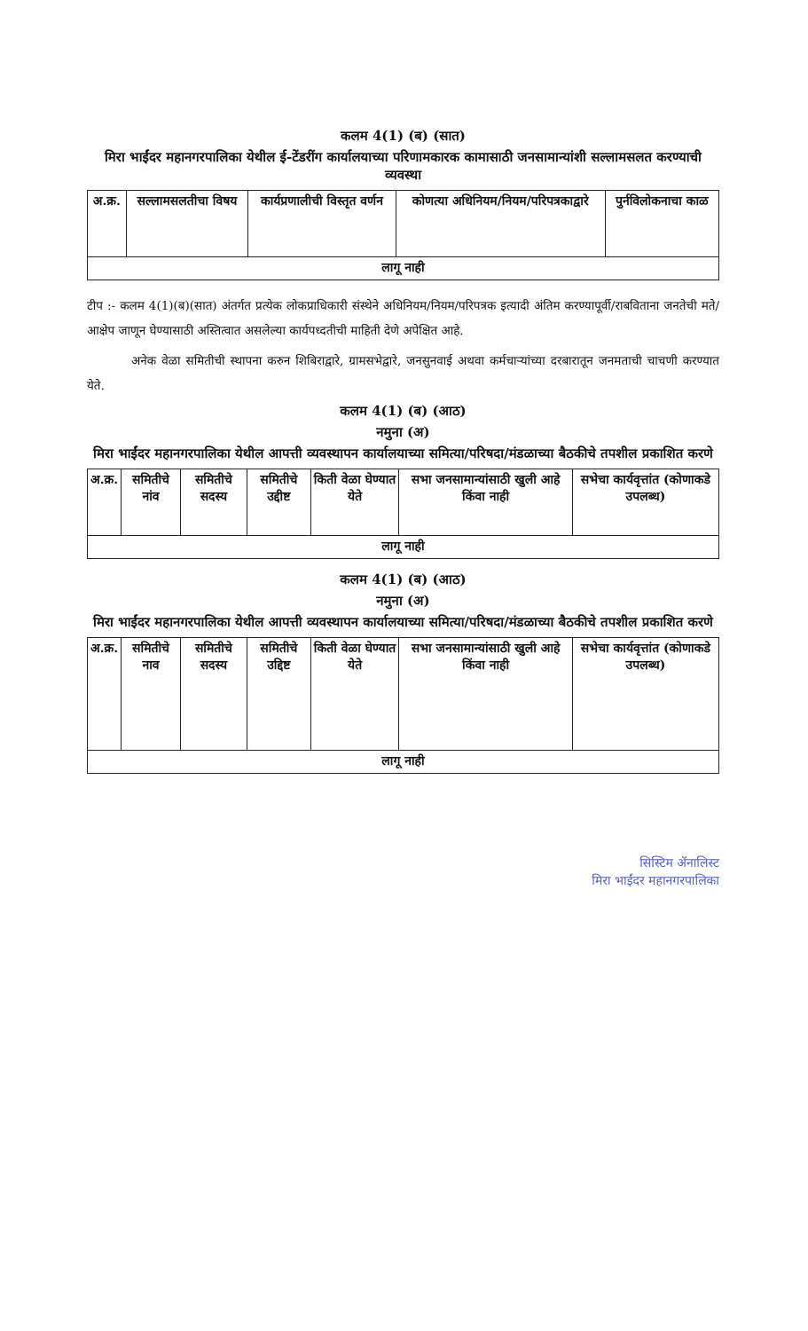कलम 4(1) (ब) (सात)
मिरा भाईंदर महानगरपालिका येथील ई-टेंडरींग कार्यालयाच्या परिणामकारक कामासाठी जनसामान्यांशी सल्लामसलत करण्याची व्यवस्था
| अ.क्र. | सल्लामसलतीचा विषय | कार्यप्रणालीची विस्तृत वर्णन | कोणत्या अधिनियम/नियम/परिपत्रकाद्वारे | पुर्नविलोकनाचा काळ |
| --- | --- | --- | --- | --- |
| लागू नाही | | | | |
टीप :- कलम 4(1)(ब)(सात) अंतर्गत प्रत्येक लोकप्राधिकारी संस्थेने अधिनियम/नियम/परिपत्रक इत्यादी अंतिम करण्यापूर्वी/राबविताना जनतेची मते/आक्षेप जाणून घेण्यासाठी अस्तित्वात असलेल्या कार्यपध्दतीची माहिती देणे अपेक्षित आहे.
अनेक वेळा समितीची स्थापना करुन शिबिराद्वारे, ग्रामसभेद्वारे, जनसुनवाई अथवा कर्मचाऱ्यांच्या दरबारातून जनमताची चाचणी करण्यात येते.
कलम 4(1) (ब) (आठ)
नमुना (अ)
मिरा भाईंदर महानगरपालिका येथील आपत्ती व्यवस्थापन कार्यालयाच्या समित्या/परिषदा/मंडळाच्या बैठकीचे तपशील प्रकाशित करणे
| अ.क्र. | समितीचे नांव | समितीचे सदस्य | समितीचे उद्दीष्ट | किती वेळा घेण्यात येते | सभा जनसामान्यांसाठी खुली आहे किंवा नाही | सभेचा कार्यवृत्तांत (कोणाकडे उपलब्ध) |
| --- | --- | --- | --- | --- | --- | --- |
| लागू नाही | | | | | | |
कलम 4(1) (ब) (आठ)
नमुना (अ)
मिरा भाईंदर महानगरपालिका येथील आपत्ती व्यवस्थापन कार्यालयाच्या समित्या/परिषदा/मंडळाच्या बैठकीचे तपशील प्रकाशित करणे
| अ.क्र. | समितीचे नाव | समितीचे सदस्य | समितीचे उद्दिष्ट | किती वेळा घेण्यात येते | सभा जनसामान्यांसाठी खुली आहे किंवा नाही | सभेचा कार्यवृत्तांत (कोणाकडे उपलब्ध) |
| --- | --- | --- | --- | --- | --- | --- |
| लागू नाही | | | | | | |
सिस्टिम ॲनालिस्ट
मिरा भाईंदर महानगरपालिका